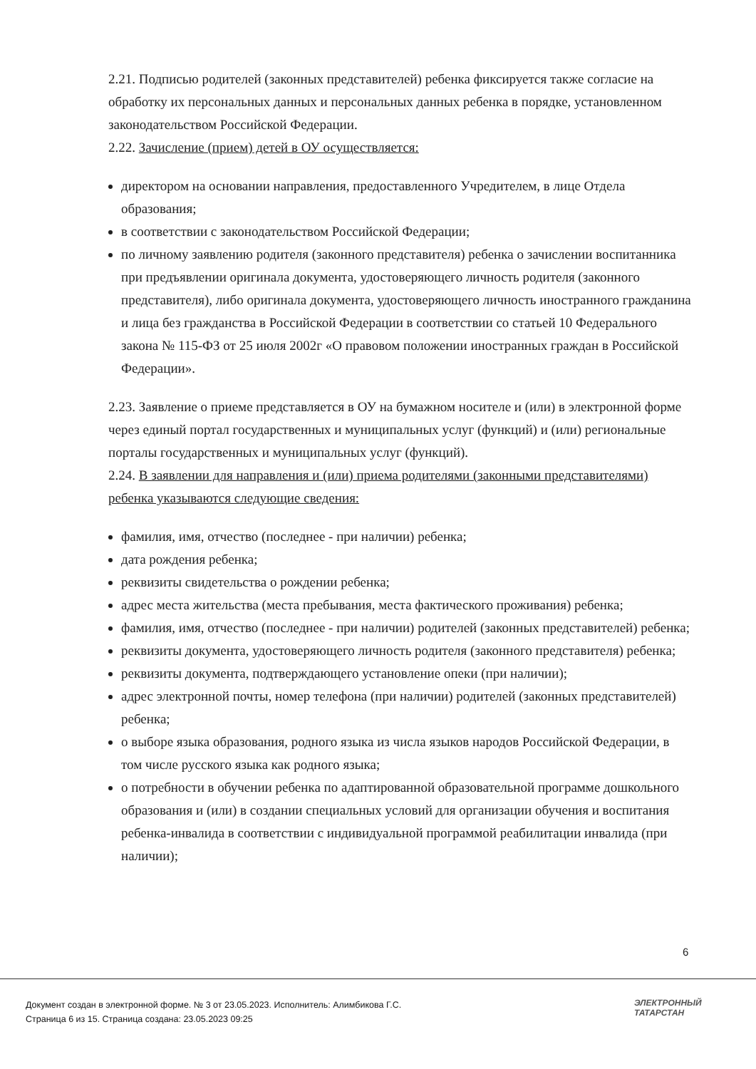2.21. Подписью родителей (законных представителей) ребенка фиксируется также согласие на обработку их персональных данных и персональных данных ребенка в порядке, установленном законодательством Российской Федерации.
2.22. Зачисление (прием) детей в ОУ осуществляется:
директором на основании направления, предоставленного Учредителем, в лице Отдела образования;
в соответствии с законодательством Российской Федерации;
по личному заявлению родителя (законного представителя) ребенка о зачислении воспитанника при предъявлении оригинала документа, удостоверяющего личность родителя (законного представителя), либо оригинала документа, удостоверяющего личность иностранного гражданина и лица без гражданства в Российской Федерации в соответствии со статьей 10 Федерального закона № 115-ФЗ от 25 июля 2002г «О правовом положении иностранных граждан в Российской Федерации».
2.23. Заявление о приеме представляется в ОУ на бумажном носителе и (или) в электронной форме через единый портал государственных и муниципальных услуг (функций) и (или) региональные порталы государственных и муниципальных услуг (функций).
2.24. В заявлении для направления и (или) приема родителями (законными представителями) ребенка указываются следующие сведения:
фамилия, имя, отчество (последнее - при наличии) ребенка;
дата рождения ребенка;
реквизиты свидетельства о рождении ребенка;
адрес места жительства (места пребывания, места фактического проживания) ребенка;
фамилия, имя, отчество (последнее - при наличии) родителей (законных представителей) ребенка;
реквизиты документа, удостоверяющего личность родителя (законного представителя) ребенка;
реквизиты документа, подтверждающего установление опеки (при наличии);
адрес электронной почты, номер телефона (при наличии) родителей (законных представителей) ребенка;
о выборе языка образования, родного языка из числа языков народов Российской Федерации, в том числе русского языка как родного языка;
о потребности в обучении ребенка по адаптированной образовательной программе дошкольного образования и (или) в создании специальных условий для организации обучения и воспитания ребенка-инвалида в соответствии с индивидуальной программой реабилитации инвалида (при наличии);
6
Документ создан в электронной форме. № 3 от 23.05.2023. Исполнитель: Алимбикова Г.С.
Страница 6 из 15. Страница создана: 23.05.2023 09:25
ЭЛЕКТРОННЫЙ
ТАТАРСТАН